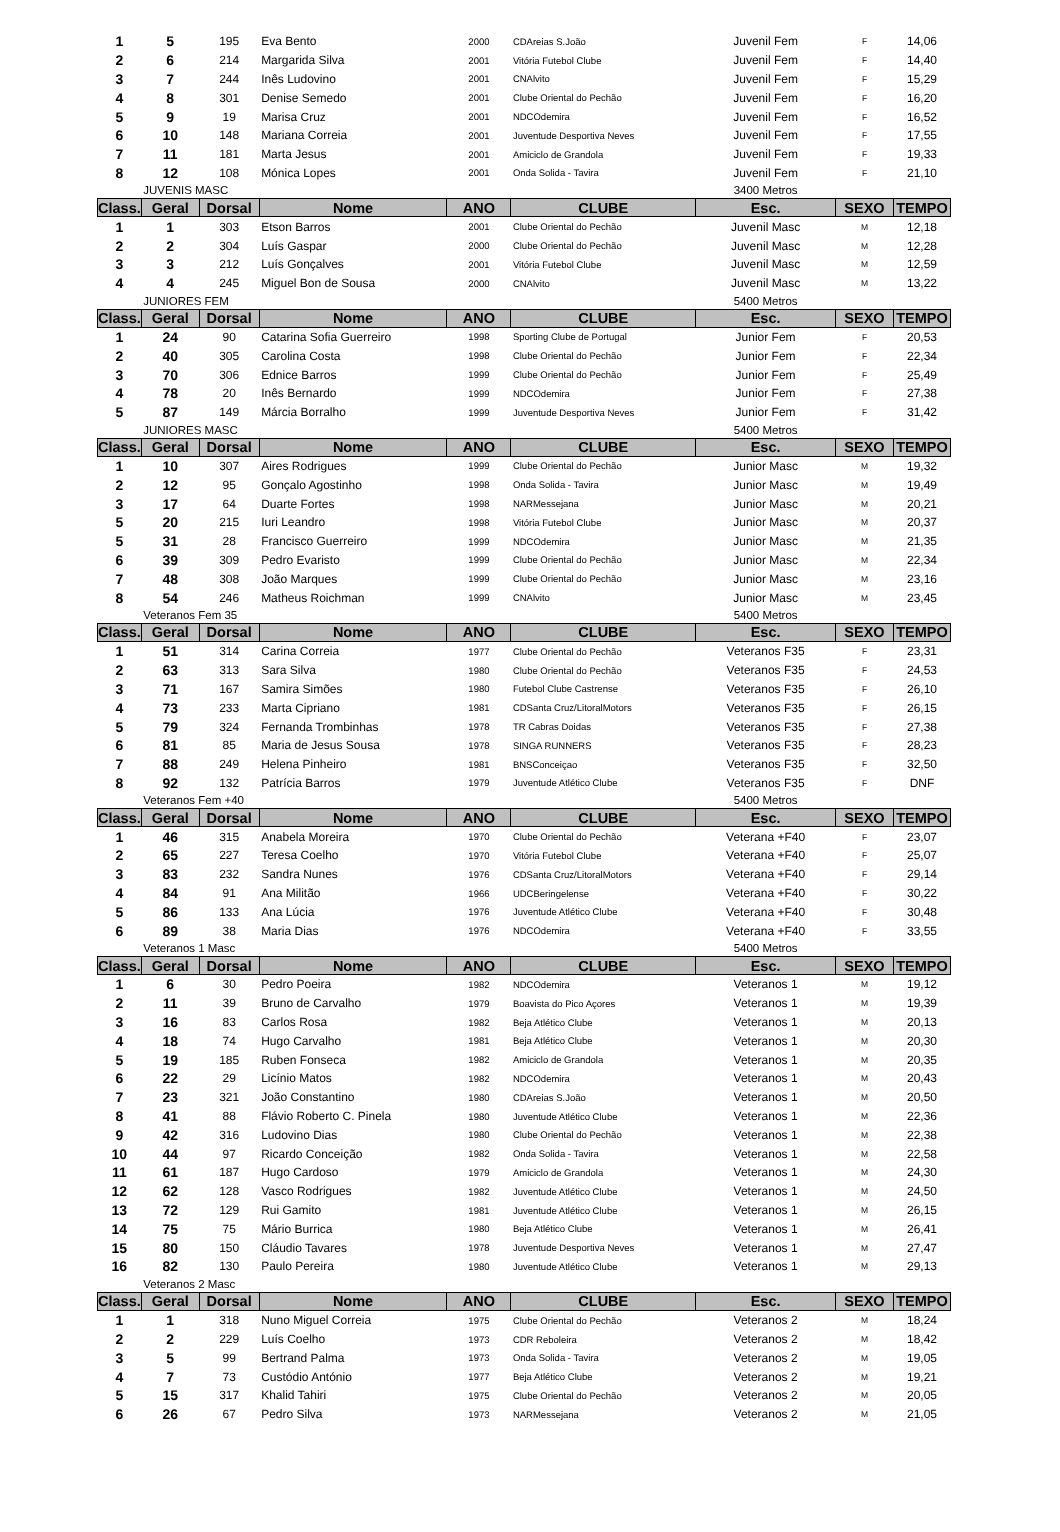| 1 | 5 | 195 | Eva Bento | 2000 | CDAreias S.João | Juvenil Fem | F | 14,06 |
| 2 | 6 | 214 | Margarida Silva | 2001 | Vitória Futebol Clube | Juvenil Fem | F | 14,40 |
| 3 | 7 | 244 | Inês Ludovino | 2001 | CNAlvito | Juvenil Fem | F | 15,29 |
| 4 | 8 | 301 | Denise Semedo | 2001 | Clube Oriental do Pechão | Juvenil Fem | F | 16,20 |
| 5 | 9 | 19 | Marisa Cruz | 2001 | NDCOdemira | Juvenil Fem | F | 16,52 |
| 6 | 10 | 148 | Mariana Correia | 2001 | Juventude Desportiva Neves | Juvenil Fem | F | 17,55 |
| 7 | 11 | 181 | Marta Jesus | 2001 | Amiciclo de Grandola | Juvenil Fem | F | 19,33 |
| 8 | 12 | 108 | Mónica Lopes | 2001 | Onda Solida - Tavira | Juvenil Fem | F | 21,10 |
| | JUVENIS MASC | | | | | 3400 Metros | | |
| Class. | Geral | Dorsal | Nome | ANO | CLUBE | Esc. | SEXO | TEMPO |
| 1 | 1 | 303 | Etson Barros | 2001 | Clube Oriental do Pechão | Juvenil Masc | M | 12,18 |
| 2 | 2 | 304 | Luís Gaspar | 2000 | Clube Oriental do Pechão | Juvenil Masc | M | 12,28 |
| 3 | 3 | 212 | Luís Gonçalves | 2001 | Vitória Futebol Clube | Juvenil Masc | M | 12,59 |
| 4 | 4 | 245 | Miguel Bon de Sousa | 2000 | CNAlvito | Juvenil Masc | M | 13,22 |
| | JUNIORES FEM | | | | | 5400 Metros | | |
| Class. | Geral | Dorsal | Nome | ANO | CLUBE | Esc. | SEXO | TEMPO |
| 1 | 24 | 90 | Catarina Sofia Guerreiro | 1998 | Sporting Clube de Portugal | Junior Fem | F | 20,53 |
| 2 | 40 | 305 | Carolina Costa | 1998 | Clube Oriental do Pechão | Junior Fem | F | 22,34 |
| 3 | 70 | 306 | Ednice Barros | 1999 | Clube Oriental do Pechão | Junior Fem | F | 25,49 |
| 4 | 78 | 20 | Inês Bernardo | 1999 | NDCOdemira | Junior Fem | F | 27,38 |
| 5 | 87 | 149 | Márcia Borralho | 1999 | Juventude Desportiva Neves | Junior Fem | F | 31,42 |
| | JUNIORES MASC | | | | | 5400 Metros | | |
| Class. | Geral | Dorsal | Nome | ANO | CLUBE | Esc. | SEXO | TEMPO |
| 1 | 10 | 307 | Aires Rodrigues | 1999 | Clube Oriental do Pechão | Junior Masc | M | 19,32 |
| 2 | 12 | 95 | Gonçalo Agostinho | 1998 | Onda Solida - Tavira | Junior Masc | M | 19,49 |
| 3 | 17 | 64 | Duarte Fortes | 1998 | NARMessejana | Junior Masc | M | 20,21 |
| 5 | 20 | 215 | Iuri Leandro | 1998 | Vitória Futebol Clube | Junior Masc | M | 20,37 |
| 5 | 31 | 28 | Francisco Guerreiro | 1999 | NDCOdemira | Junior Masc | M | 21,35 |
| 6 | 39 | 309 | Pedro Evaristo | 1999 | Clube Oriental do Pechão | Junior Masc | M | 22,34 |
| 7 | 48 | 308 | João Marques | 1999 | Clube Oriental do Pechão | Junior Masc | M | 23,16 |
| 8 | 54 | 246 | Matheus Roichman | 1999 | CNAlvito | Junior Masc | M | 23,45 |
| | Veteranos Fem 35 | | | | | 5400 Metros | | |
| Class. | Geral | Dorsal | Nome | ANO | CLUBE | Esc. | SEXO | TEMPO |
| 1 | 51 | 314 | Carina Correia | 1977 | Clube Oriental do Pechão | Veteranos F35 | F | 23,31 |
| 2 | 63 | 313 | Sara Silva | 1980 | Clube Oriental do Pechão | Veteranos F35 | F | 24,53 |
| 3 | 71 | 167 | Samira Simões | 1980 | Futebol Clube Castrense | Veteranos F35 | F | 26,10 |
| 4 | 73 | 233 | Marta Cipriano | 1981 | CDSanta Cruz/LitoralMotors | Veteranos F35 | F | 26,15 |
| 5 | 79 | 324 | Fernanda Trombinhas | 1978 | TR Cabras Doidas | Veteranos F35 | F | 27,38 |
| 6 | 81 | 85 | Maria de Jesus Sousa | 1978 | SINGA RUNNERS | Veteranos F35 | F | 28,23 |
| 7 | 88 | 249 | Helena Pinheiro | 1981 | BNSConceiçao | Veteranos F35 | F | 32,50 |
| 8 | 92 | 132 | Patrícia Barros | 1979 | Juventude Atlético Clube | Veteranos F35 | F | DNF |
| | Veteranos Fem +40 | | | | | 5400 Metros | | |
| Class. | Geral | Dorsal | Nome | ANO | CLUBE | Esc. | SEXO | TEMPO |
| 1 | 46 | 315 | Anabela Moreira | 1970 | Clube Oriental do Pechão | Veterana +F40 | F | 23,07 |
| 2 | 65 | 227 | Teresa Coelho | 1970 | Vitória Futebol Clube | Veterana +F40 | F | 25,07 |
| 3 | 83 | 232 | Sandra Nunes | 1976 | CDSanta Cruz/LitoralMotors | Veterana +F40 | F | 29,14 |
| 4 | 84 | 91 | Ana Militão | 1966 | UDCBeringelense | Veterana +F40 | F | 30,22 |
| 5 | 86 | 133 | Ana Lúcia | 1976 | Juventude Atlético Clube | Veterana +F40 | F | 30,48 |
| 6 | 89 | 38 | Maria Dias | 1976 | NDCOdemira | Veterana +F40 | F | 33,55 |
| | Veteranos 1 Masc | | | | | 5400 Metros | | |
| Class. | Geral | Dorsal | Nome | ANO | CLUBE | Esc. | SEXO | TEMPO |
| 1 | 6 | 30 | Pedro Poeira | 1982 | NDCOdemira | Veteranos 1 | M | 19,12 |
| 2 | 11 | 39 | Bruno de Carvalho | 1979 | Boavista do Pico Açores | Veteranos 1 | M | 19,39 |
| 3 | 16 | 83 | Carlos Rosa | 1982 | Beja Atlético Clube | Veteranos 1 | M | 20,13 |
| 4 | 18 | 74 | Hugo Carvalho | 1981 | Beja Atlético Clube | Veteranos 1 | M | 20,30 |
| 5 | 19 | 185 | Ruben Fonseca | 1982 | Amiciclo de Grandola | Veteranos 1 | M | 20,35 |
| 6 | 22 | 29 | Licínio Matos | 1982 | NDCOdemira | Veteranos 1 | M | 20,43 |
| 7 | 23 | 321 | João Constantino | 1980 | CDAreias S.João | Veteranos 1 | M | 20,50 |
| 8 | 41 | 88 | Flávio Roberto C. Pinela | 1980 | Juventude Atlético Clube | Veteranos 1 | M | 22,36 |
| 9 | 42 | 316 | Ludovino Dias | 1980 | Clube Oriental do Pechão | Veteranos 1 | M | 22,38 |
| 10 | 44 | 97 | Ricardo Conceição | 1982 | Onda Solida - Tavira | Veteranos 1 | M | 22,58 |
| 11 | 61 | 187 | Hugo Cardoso | 1979 | Amiciclo de Grandola | Veteranos 1 | M | 24,30 |
| 12 | 62 | 128 | Vasco Rodrigues | 1982 | Juventude Atlético Clube | Veteranos 1 | M | 24,50 |
| 13 | 72 | 129 | Rui Gamito | 1981 | Juventude Atlético Clube | Veteranos 1 | M | 26,15 |
| 14 | 75 | 75 | Mário Burrica | 1980 | Beja Atlético Clube | Veteranos 1 | M | 26,41 |
| 15 | 80 | 150 | Cláudio Tavares | 1978 | Juventude Desportiva Neves | Veteranos 1 | M | 27,47 |
| 16 | 82 | 130 | Paulo Pereira | 1980 | Juventude Atlético Clube | Veteranos 1 | M | 29,13 |
| | Veteranos 2 Masc | | | | | | | |
| Class. | Geral | Dorsal | Nome | ANO | CLUBE | Esc. | SEXO | TEMPO |
| 1 | 1 | 318 | Nuno Miguel Correia | 1975 | Clube Oriental do Pechão | Veteranos 2 | M | 18,24 |
| 2 | 2 | 229 | Luís Coelho | 1973 | CDR Reboleira | Veteranos 2 | M | 18,42 |
| 3 | 5 | 99 | Bertrand Palma | 1973 | Onda Solida - Tavira | Veteranos 2 | M | 19,05 |
| 4 | 7 | 73 | Custódio António | 1977 | Beja Atlético Clube | Veteranos 2 | M | 19,21 |
| 5 | 15 | 317 | Khalid Tahiri | 1975 | Clube Oriental do Pechão | Veteranos 2 | M | 20,05 |
| 6 | 26 | 67 | Pedro Silva | 1973 | NARMessejana | Veteranos 2 | M | 21,05 |